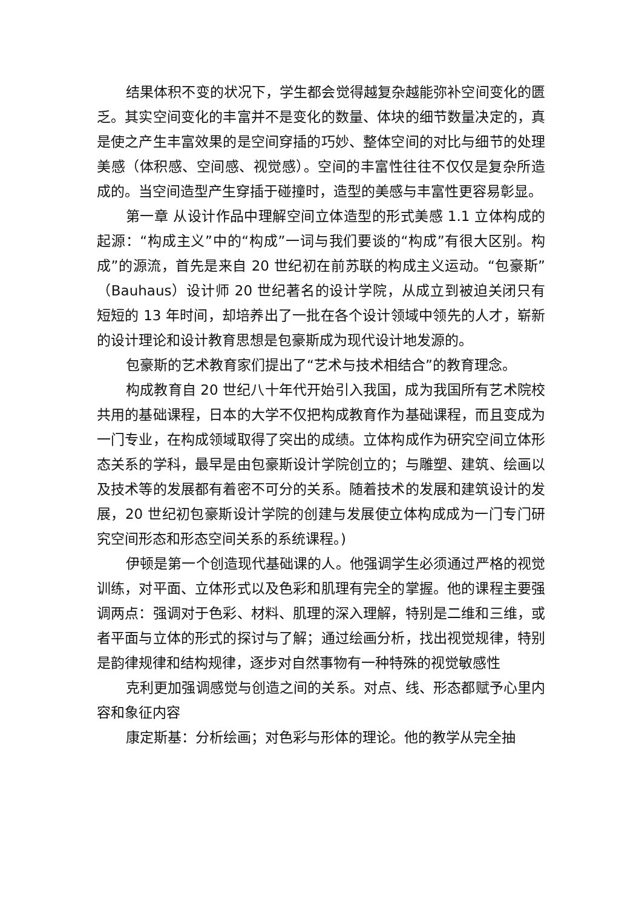结果体积不变的状况下，学生都会觉得越复杂越能弥补空间变化的匮乏。其实空间变化的丰富并不是变化的数量、体块的细节数量决定的，真是使之产生丰富效果的是空间穿插的巧妙、整体空间的对比与细节的处理美感（体积感、空间感、视觉感）。空间的丰富性往往不仅仅是复杂所造成的。当空间造型产生穿插于碰撞时，造型的美感与丰富性更容易彰显。
第一章 从设计作品中理解空间立体造型的形式美感 1.1 立体构成的起源：“构成主义”中的“构成”一词与我们要谈的“构成”有很大区别。构成”的源流，首先是来自 20 世纪初在前苏联的构成主义运动。“包豪斯”（Bauhaus）设计师 20 世纪著名的设计学院，从成立到被迫关闭只有短短的 13 年时间，却培养出了一批在各个设计领域中领先的人才，崭新的设计理论和设计教育思想是包豪斯成为现代设计地发源的。
包豪斯的艺术教育家们提出了“艺术与技术相结合”的教育理念。
构成教育自 20 世纪八十年代开始引入我国，成为我国所有艺术院校共用的基础课程，日本的大学不仅把构成教育作为基础课程，而且变成为一门专业，在构成领域取得了突出的成绩。立体构成作为研究空间立体形态关系的学科，最早是由包豪斯设计学院创立的；与雕塑、建筑、绘画以及技术等的发展都有着密不可分的关系。随着技术的发展和建筑设计的发展，20 世纪初包豪斯设计学院的创建与发展使立体构成成为一门专门研究空间形态和形态空间关系的系统课程。)
伊顿是第一个创造现代基础课的人。他强调学生必须通过严格的视觉训练，对平面、立体形式以及色彩和肌理有完全的掌握。他的课程主要强调两点：强调对于色彩、材料、肌理的深入理解，特别是二维和三维，或者平面与立体的形式的探讨与了解；通过绘画分析，找出视觉规律，特别是韵律规律和结构规律，逐步对自然事物有一种特殊的视觉敏感性
克利更加强调感觉与创造之间的关系。对点、线、形态都赋予心里内容和象征内容
康定斯基：分析绘画；对色彩与形体的理论。他的教学从完全抽